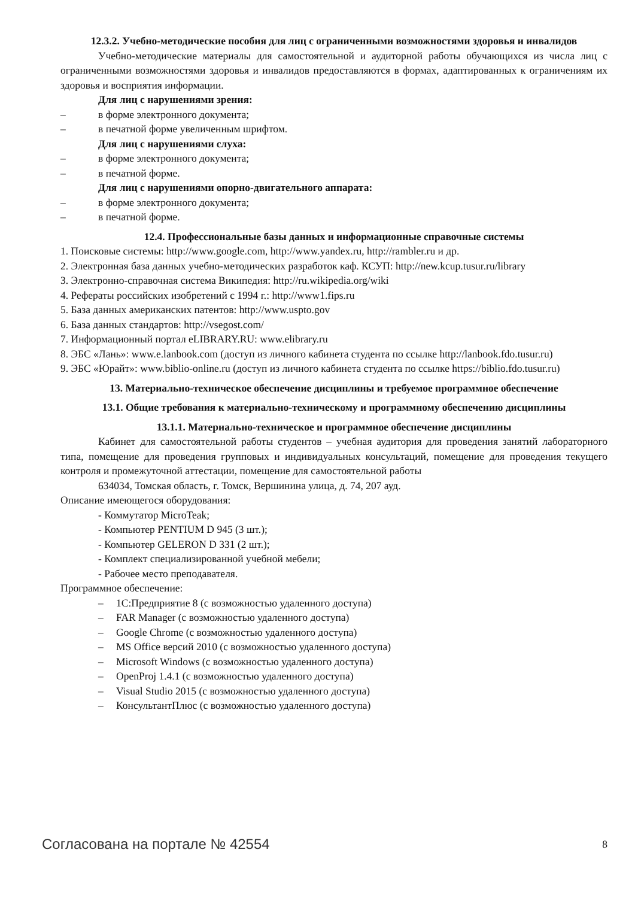12.3.2. Учебно-методические пособия для лиц с ограниченными возможностями здоровья и инвалидов
Учебно-методические материалы для самостоятельной и аудиторной работы обучающихся из числа лиц с ограниченными возможностями здоровья и инвалидов предоставляются в формах, адаптированных к ограничениям их здоровья и восприятия информации.
Для лиц с нарушениями зрения:
– в форме электронного документа;
– в печатной форме увеличенным шрифтом.
Для лиц с нарушениями слуха:
– в форме электронного документа;
– в печатной форме.
Для лиц с нарушениями опорно-двигательного аппарата:
– в форме электронного документа;
– в печатной форме.
12.4. Профессиональные базы данных и информационные справочные системы
1. Поисковые системы: http://www.google.com, http://www.yandex.ru, http://rambler.ru и др.
2. Электронная база данных учебно-методических разработок каф. КСУП: http://new.kcup.tusur.ru/library
3. Электронно-справочная система Википедия: http://ru.wikipedia.org/wiki
4. Рефераты российских изобретений с 1994 г.: http://www1.fips.ru
5. База данных американских патентов: http://www.uspto.gov
6. База данных стандартов: http://vsegost.com/
7. Информационный портал eLIBRARY.RU: www.elibrary.ru
8. ЭБС «Лань»: www.e.lanbook.com (доступ из личного кабинета студента по ссылке http://lanbook.fdo.tusur.ru)
9. ЭБС «Юрайт»: www.biblio-online.ru (доступ из личного кабинета студента по ссылке https://biblio.fdo.tusur.ru)
13. Материально-техническое обеспечение дисциплины и требуемое программное обеспечение
13.1. Общие требования к материально-техническому и программному обеспечению дисциплины
13.1.1. Материально-техническое и программное обеспечение дисциплины
Кабинет для самостоятельной работы студентов – учебная аудитория для проведения занятий лабораторного типа, помещение для проведения групповых и индивидуальных консультаций, помещение для проведения текущего контроля и промежуточной аттестации, помещение для самостоятельной работы
634034, Томская область, г. Томск, Вершинина улица, д. 74, 207 ауд.
Описание имеющегося оборудования:
- Коммутатор MicroTeak;
- Компьютер PENTIUM D 945 (3 шт.);
- Компьютер GELERON D 331 (2 шт.);
- Комплект специализированной учебной мебели;
- Рабочее место преподавателя.
Программное обеспечение:
– 1С:Предприятие 8 (с возможностью удаленного доступа)
– FAR Manager (с возможностью удаленного доступа)
– Google Chrome (с возможностью удаленного доступа)
– MS Office версий 2010 (с возможностью удаленного доступа)
– Microsoft Windows (с возможностью удаленного доступа)
– OpenProj 1.4.1 (с возможностью удаленного доступа)
– Visual Studio 2015 (с возможностью удаленного доступа)
– КонсультантПлюс (с возможностью удаленного доступа)
Согласована на портале № 42554 8